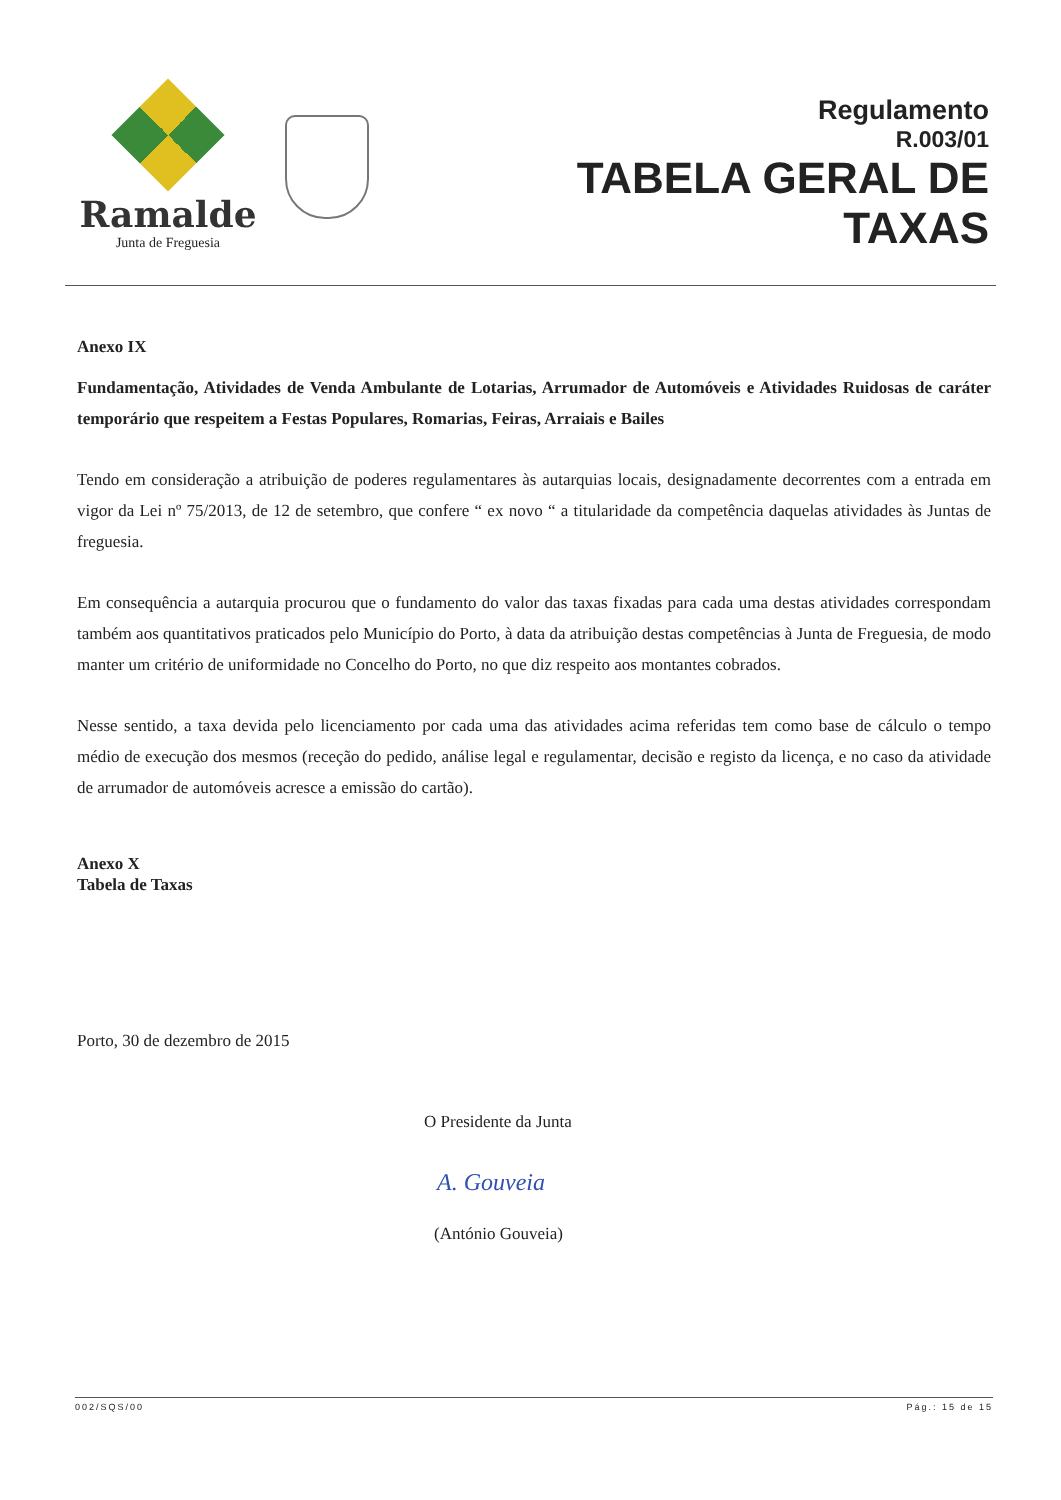Ramalde
Junta de Freguesia
Regulamento
R.003/01
TABELA GERAL DE
TAXAS
Anexo IX
Fundamentação, Atividades de Venda Ambulante de Lotarias, Arrumador de Automóveis e Atividades Ruidosas de caráter temporário que respeitem a Festas Populares, Romarias, Feiras, Arraiais e Bailes
Tendo em consideração a atribuição de poderes regulamentares às autarquias locais, designadamente decorrentes com a entrada em vigor da Lei nº 75/2013, de 12 de setembro, que confere “ ex novo “ a titularidade da competência daquelas atividades às Juntas de freguesia.
Em consequência a autarquia procurou que o fundamento do valor das taxas fixadas para cada uma destas atividades correspondam também aos quantitativos praticados pelo Município do Porto, à data da atribuição destas competências à Junta de Freguesia, de modo manter um critério de uniformidade no Concelho do Porto, no que diz respeito aos montantes cobrados.
Nesse sentido, a taxa devida pelo licenciamento por cada uma das atividades acima referidas tem como base de cálculo o tempo médio de execução dos mesmos (receção do pedido, análise legal e regulamentar, decisão e registo da licença, e no caso da atividade de arrumador de automóveis acresce a emissão do cartão).
Anexo X
Tabela de Taxas
Porto, 30 de dezembro de 2015
O Presidente da Junta
A. Gouveia
(António Gouveia)
002/SQS/00 Pág.: 15 de 15